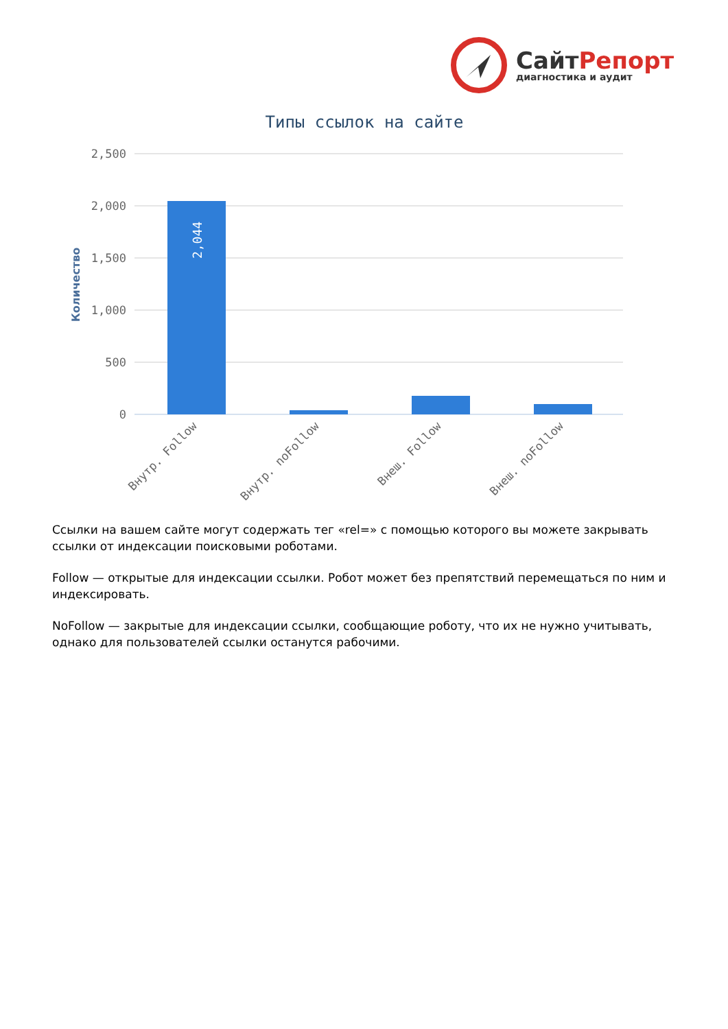СайтРепорт
диагностика и аудит
Типы ссылок на сайте
2,500
2,000
1,500
1,000
500
0
Количество
2,044
Внутр. Follow
Внутр. noFollow
Внеш. Follow
Внеш. noFollow
Ссылки на вашем сайте могут содержать тег «rel=» с помощью которого вы можете закрывать ссылки от индексации поисковыми роботами.
Follow — открытые для индексации ссылки. Робот может без препятствий перемещаться по ним и индексировать.
NoFollow — закрытые для индексации ссылки, сообщающие роботу, что их не нужно учитывать, однако для пользователей ссылки останутся рабочими.